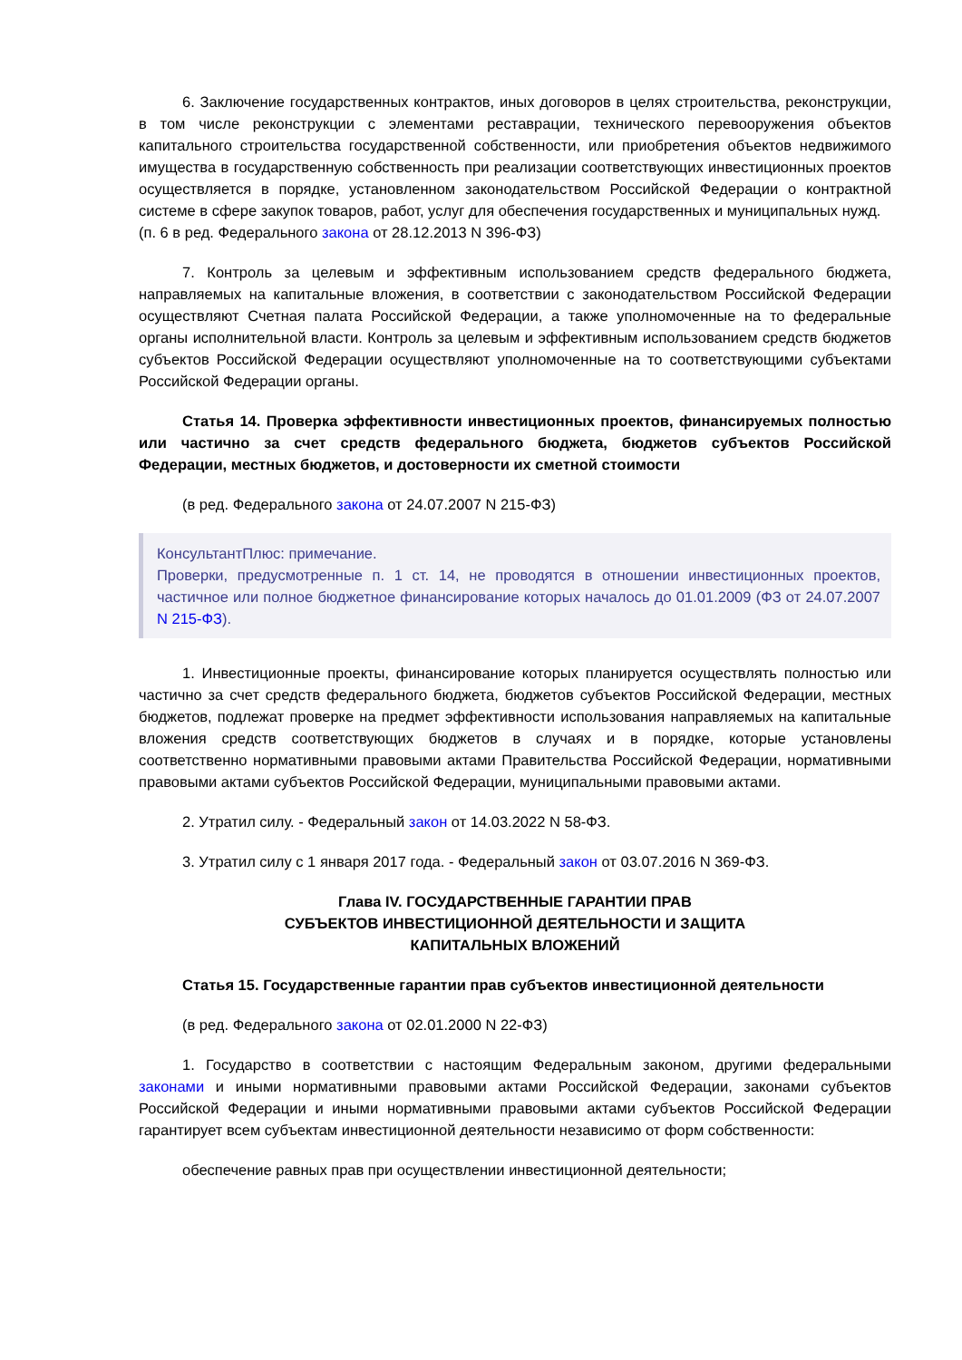6. Заключение государственных контрактов, иных договоров в целях строительства, реконструкции, в том числе реконструкции с элементами реставрации, технического перевооружения объектов капитального строительства государственной собственности, или приобретения объектов недвижимого имущества в государственную собственность при реализации соответствующих инвестиционных проектов осуществляется в порядке, установленном законодательством Российской Федерации о контрактной системе в сфере закупок товаров, работ, услуг для обеспечения государственных и муниципальных нужд.
(п. 6 в ред. Федерального закона от 28.12.2013 N 396-ФЗ)
7. Контроль за целевым и эффективным использованием средств федерального бюджета, направляемых на капитальные вложения, в соответствии с законодательством Российской Федерации осуществляют Счетная палата Российской Федерации, а также уполномоченные на то федеральные органы исполнительной власти. Контроль за целевым и эффективным использованием средств бюджетов субъектов Российской Федерации осуществляют уполномоченные на то соответствующими субъектами Российской Федерации органы.
Статья 14. Проверка эффективности инвестиционных проектов, финансируемых полностью или частично за счет средств федерального бюджета, бюджетов субъектов Российской Федерации, местных бюджетов, и достоверности их сметной стоимости
(в ред. Федерального закона от 24.07.2007 N 215-ФЗ)
КонсультантПлюс: примечание.
Проверки, предусмотренные п. 1 ст. 14, не проводятся в отношении инвестиционных проектов, частичное или полное бюджетное финансирование которых началось до 01.01.2009 (ФЗ от 24.07.2007 N 215-ФЗ).
1. Инвестиционные проекты, финансирование которых планируется осуществлять полностью или частично за счет средств федерального бюджета, бюджетов субъектов Российской Федерации, местных бюджетов, подлежат проверке на предмет эффективности использования направляемых на капитальные вложения средств соответствующих бюджетов в случаях и в порядке, которые установлены соответственно нормативными правовыми актами Правительства Российской Федерации, нормативными правовыми актами субъектов Российской Федерации, муниципальными правовыми актами.
2. Утратил силу. - Федеральный закон от 14.03.2022 N 58-ФЗ.
3. Утратил силу с 1 января 2017 года. - Федеральный закон от 03.07.2016 N 369-ФЗ.
Глава IV. ГОСУДАРСТВЕННЫЕ ГАРАНТИИ ПРАВ
СУБЪЕКТОВ ИНВЕСТИЦИОННОЙ ДЕЯТЕЛЬНОСТИ И ЗАЩИТА
КАПИТАЛЬНЫХ ВЛОЖЕНИЙ
Статья 15. Государственные гарантии прав субъектов инвестиционной деятельности
(в ред. Федерального закона от 02.01.2000 N 22-ФЗ)
1. Государство в соответствии с настоящим Федеральным законом, другими федеральными законами и иными нормативными правовыми актами Российской Федерации, законами субъектов Российской Федерации и иными нормативными правовыми актами субъектов Российской Федерации гарантирует всем субъектам инвестиционной деятельности независимо от форм собственности:
обеспечение равных прав при осуществлении инвестиционной деятельности;